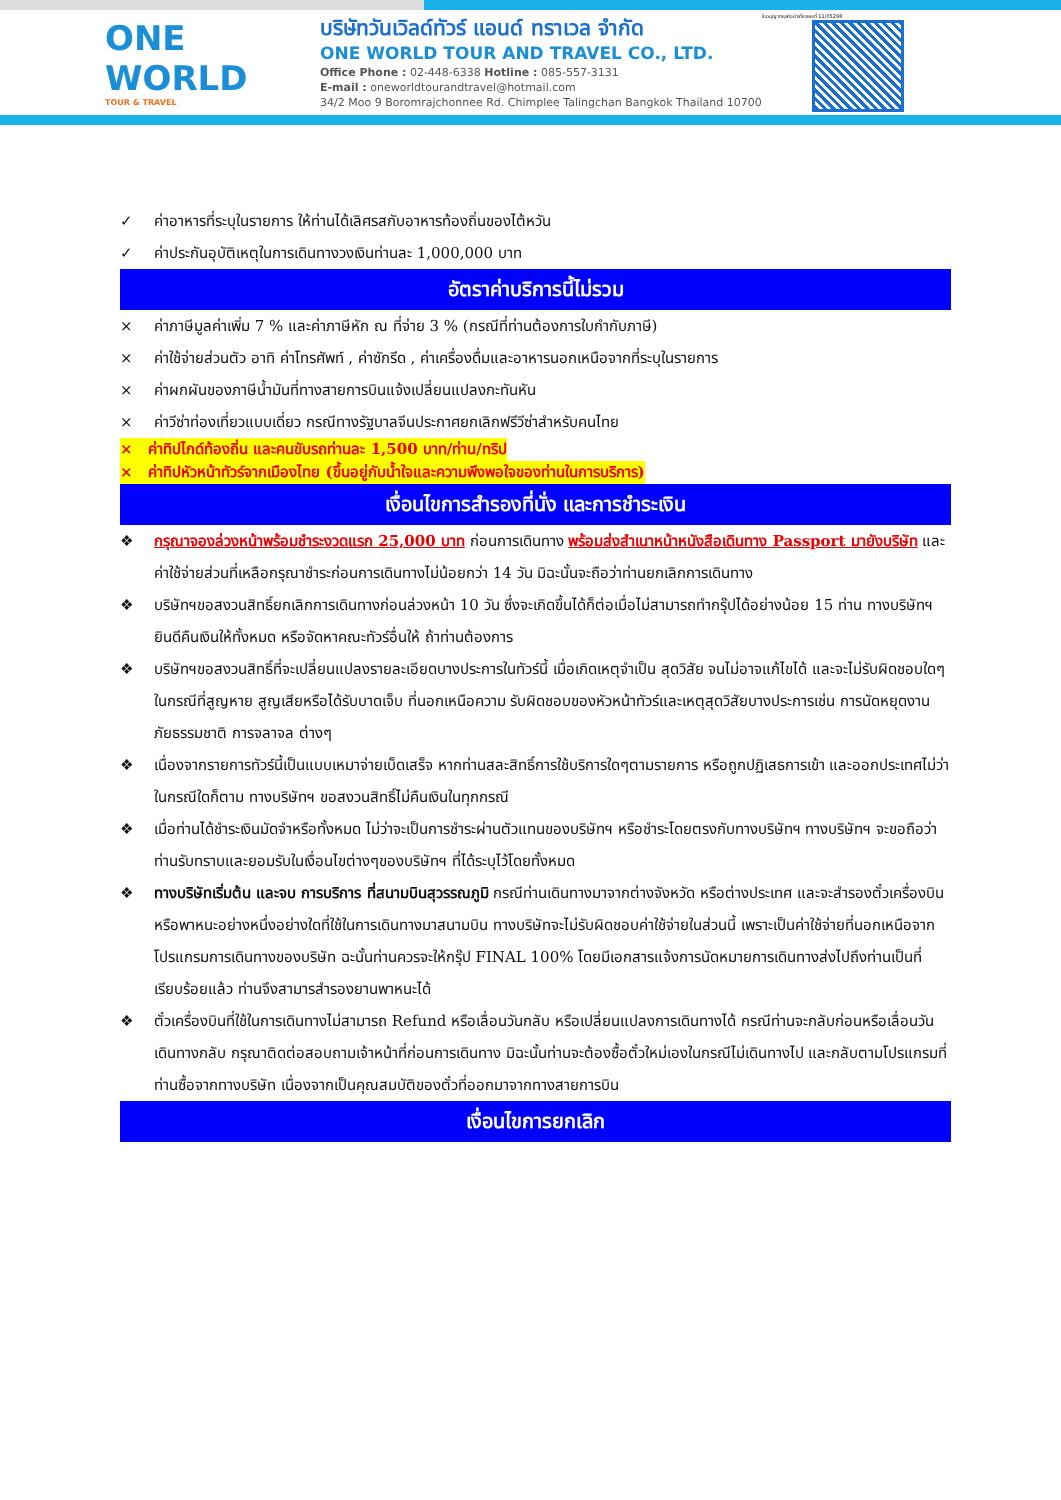ONE WORLD
TOUR & TRAVEL
บริษัทวันเวิลด์ทัวร์ แอนด์ ทราเวล จำกัด
ONE WORLD TOUR AND TRAVEL CO., LTD.
Office Phone : 02-448-6338 Hotline : 085-557-3131
E-mail : oneworldtourandtravel@hotmail.com
34/2 Moo 9 Boromrajchonnee Rd. Chimplee Talingchan Bangkok Thailand 10700
ใบอนุญาตธุรกิจนำเที่ยวเลขที่ 11/05298
✓ ค่าอาหารที่ระบุในรายการ ให้ท่านได้เลิศรสกับอาหารท้องถิ่นของไต้หวัน
✓ ค่าประกันอุบัติเหตุในการเดินทางวงเงินท่านละ 1,000,000 บาท
อัตราค่าบริการนี้ไม่รวม
× ค่าภาษีมูลค่าเพิ่ม 7 % และค่าภาษีหัก ณ ที่จ่าย 3 % (กรณีที่ท่านต้องการใบกำกับภาษี)
× ค่าใช้จ่ายส่วนตัว อาทิ ค่าโทรศัพท์ , ค่าซักรีด , ค่าเครื่องดื่มและอาหารนอกเหนือจากที่ระบุในรายการ
× ค่าผกผันของภาษีน้ำมันที่ทางสายการบินแจ้งเปลี่ยนแปลงกะทันหัน
× ค่าวีซ่าท่องเที่ยวแบบเดี่ยว กรณีทางรัฐบาลจีนประกาศยกเลิกฟรีวีซ่าสำหรับคนไทย
× ค่าทิปไกด์ท้องถิ่น และคนขับรถท่านละ 1,500 บาท/ท่าน/ทริป
× ค่าทิปหัวหน้าทัวร์จากเมืองไทย (ขึ้นอยู่กับน้ำใจและความพึงพอใจของท่านในการบริการ)
เงื่อนไขการสำรองที่นั่ง และการชำระเงิน
❖ กรุณาจองล่วงหน้าพร้อมชำระงวดแรก 25,000 บาท ก่อนการเดินทาง พร้อมส่งสำเนาหน้าหนังสือเดินทาง Passport มายังบริษัท และค่าใช้จ่ายส่วนที่เหลือกรุณาชำระก่อนการเดินทางไม่น้อยกว่า 14 วัน มิฉะนั้นจะถือว่าท่านยกเลิกการเดินทาง
❖ บริษัทฯขอสงวนสิทธิ์ยกเลิกการเดินทางก่อนล่วงหน้า 10 วัน ซึ่งจะเกิดขึ้นได้ก็ต่อเมื่อไม่สามารถทำกรุ๊ปได้อย่างน้อย 15 ท่าน ทางบริษัทฯ ยินดีคืนเงินให้ทั้งหมด หรือจัดหาคณะทัวร์อื่นให้ ถ้าท่านต้องการ
❖ บริษัทฯขอสงวนสิทธิ์ที่จะเปลี่ยนแปลงรายละเอียดบางประการในทัวร์นี้ เมื่อเกิดเหตุจำเป็น สุดวิสัย จนไม่อาจแก้ไขได้ และจะไม่รับผิดชอบใดๆ ในกรณีที่สูญหาย สูญเสียหรือได้รับบาดเจ็บ ที่นอกเหนือความ รับผิดชอบของหัวหน้าทัวร์และเหตุสุดวิสัยบางประการเช่น การนัดหยุดงาน ภัยธรรมชาติ การจลาจล ต่างๆ
❖ เนื่องจากรายการทัวร์นี้เป็นแบบเหมาจ่ายเบ็ดเสร็จ หากท่านสละสิทธิ์การใช้บริการใดๆตามรายการ หรือถูกปฏิเสธการเข้า และออกประเทศไม่ว่าในกรณีใดก็ตาม ทางบริษัทฯ ขอสงวนสิทธิ์ไม่คืนเงินในทุกกรณี
❖ เมื่อท่านได้ชำระเงินมัดจำหรือทั้งหมด ไม่ว่าจะเป็นการชำระผ่านตัวแทนของบริษัทฯ หรือชำระโดยตรงกับทางบริษัทฯ ทางบริษัทฯ จะขอถือว่าท่านรับทราบและยอมรับในเงื่อนไขต่างๆของบริษัทฯ ที่ได้ระบุไว้โดยทั้งหมด
❖ ทางบริษัทเริ่มต้น และจบ การบริการ ที่สนามบินสุวรรณภูมิ กรณีท่านเดินทางมาจากต่างจังหวัด หรือต่างประเทศ และจะสำรองตั๋วเครื่องบิน หรือพาหนะอย่างหนึ่งอย่างใดที่ใช้ในการเดินทางมาสนามบิน ทางบริษัทจะไม่รับผิดชอบค่าใช้จ่ายในส่วนนี้ เพราะเป็นค่าใช้จ่ายที่นอกเหนือจากโปรแกรมการเดินทางของบริษัท ฉะนั้นท่านควรจะให้กรุ๊ป FINAL 100% โดยมีเอกสารแจ้งการนัดหมายการเดินทางส่งไปถึงท่านเป็นที่เรียบร้อยแล้ว ท่านจึงสามารสำรองยานพาหนะได้
❖ ตั๋วเครื่องบินที่ใช้ในการเดินทางไม่สามารถ Refund หรือเลื่อนวันกลับ หรือเปลี่ยนแปลงการเดินทางได้ กรณีท่านจะกลับก่อนหรือเลื่อนวันเดินทางกลับ กรุณาติดต่อสอบถามเจ้าหน้าที่ก่อนการเดินทาง มิฉะนั้นท่านจะต้องซื้อตั๋วใหม่เองในกรณีไม่เดินทางไป และกลับตามโปรแกรมที่ท่านซื้อจากทางบริษัท เนื่องจากเป็นคุณสมบัติของตั๋วที่ออกมาจากทางสายการบิน
เงื่อนไขการยกเลิก